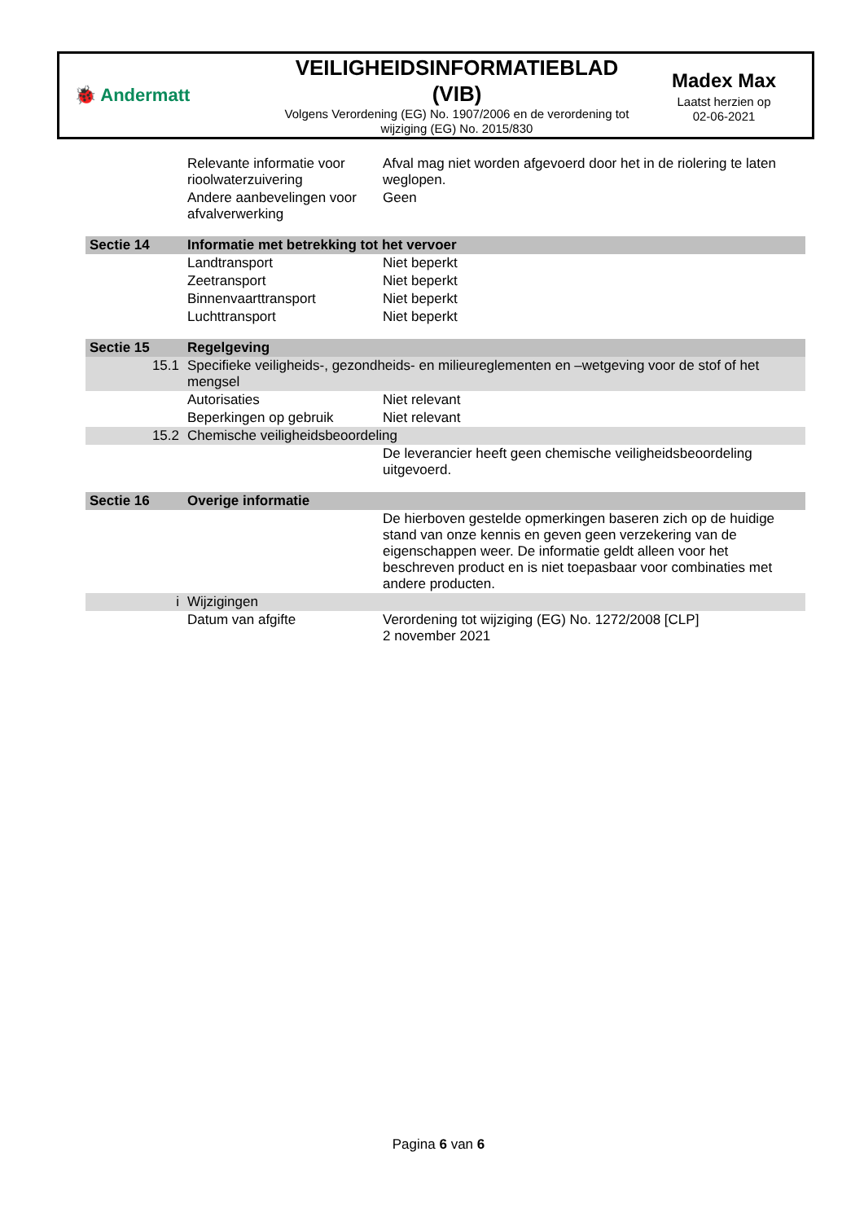🐞 Andermatt
VEILIGHEIDSINFORMATIEBLAD (VIB)
Volgens Verordening (EG) No. 1907/2006 en de verordening tot wijziging (EG) No. 2015/830
Madex Max
Laatst herzien op
02-06-2021
| | Relevante informatie voor rioolwaterzuivering | Afval mag niet worden afgevoerd door het in de riolering te laten weglopen. |
| | Andere aanbevelingen voor afvalverwerking | Geen |
| Sectie 14 | Informatie met betrekking tot het vervoer | |
| | Landtransport | Niet beperkt |
| | Zeetransport | Niet beperkt |
| | Binnenvaarttransport | Niet beperkt |
| | Luchttransport | Niet beperkt |
| Sectie 15 | Regelgeving | |
| 15.1 | Specifieke veiligheids-, gezondheids- en milieureglementen en –wetgeving voor de stof of het mengsel | |
| | Autorisaties | Niet relevant |
| | Beperkingen op gebruik | Niet relevant |
| 15.2 | Chemische veiligheidsbeoordeling | |
| | | De leverancier heeft geen chemische veiligheidsbeoordeling uitgevoerd. |
| Sectie 16 | Overige informatie | |
| | | De hierboven gestelde opmerkingen baseren zich op de huidige stand van onze kennis en geven geen verzekering van de eigenschappen weer. De informatie geldt alleen voor het beschreven product en is niet toepasbaar voor combinaties met andere producten. |
| i | Wijzigingen | |
| | Datum van afgifte | Verordening tot wijziging (EG) No. 1272/2008 [CLP] 2 november 2021 |
Pagina 6 van 6